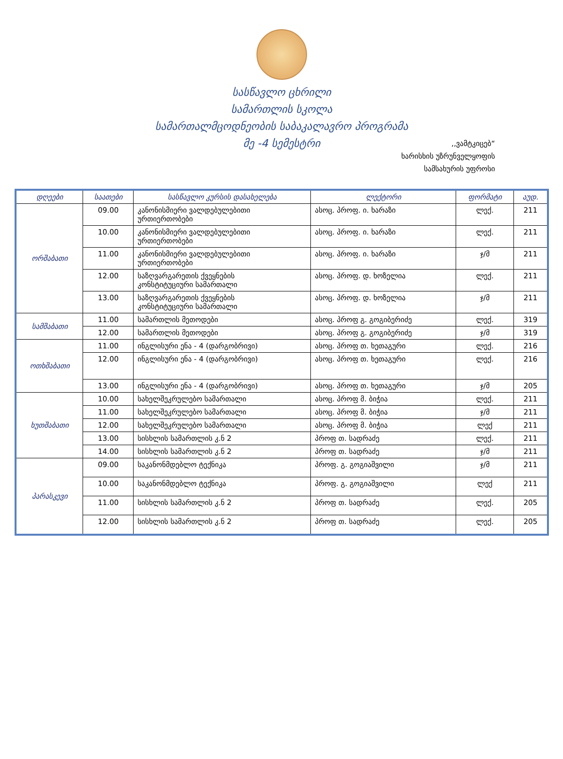სასწავლო ცხრილი
სამართლის სკოლა
სამართალმცოდნეობის საბაკალავრო პროგრამა
მე -4 სემესტრი
,,ვამტკიცებ“
ხარისხის უზრუნველყოფის
სამსახურის უფროსი
| დღეები | საათები | სასწავლო კურსის დასახელება | ლექტორი | ფორმატი | აუდ. |
| --- | --- | --- | --- | --- | --- |
| ორშაბათი | 09.00 | კანონისმიერი ვალდებულებითი ურთიერთობები | ასოც. პროფ. ი. ხარაზი | ლექ. | 211 |
| | 10.00 | კანონისმიერი ვალდებულებითი ურთიერთობები | ასოც. პროფ. ი. ხარაზი | ლექ. | 211 |
| | 11.00 | კანონისმიერი ვალდებულებითი ურთიერთობები | ასოც. პროფ. ი. ხარაზი | ჯ/მ | 211 |
| | 12.00 | საზღვარგარეთის ქვეყნების კონსტიტუციური სამართალი | ასოც. პროფ. დ. ხოზელია | ლექ. | 211 |
| | 13.00 | საზღვარგარეთის ქვეყნების კონსტიტუციური სამართალი | ასოც. პროფ. დ. ხოზელია | ჯ/მ | 211 |
| სამშაბათი | 11.00 | სამართლის მეთოდები | ასოც. პროფ გ. გოგიბერიძე | ლექ. | 319 |
| | 12.00 | სამართლის მეთოდები | ასოც. პროფ გ. გოგიბერიძე | ჯ/მ | 319 |
| ოთხშაბათი | 11.00 | ინგლისური ენა - 4 (დარგობრივი) | ასოც. პროფ თ. ხეთაგური | ლექ. | 216 |
| | 12.00 | ინგლისური ენა - 4 (დარგობრივი) | ასოც. პროფ თ. ხეთაგური | ლექ. | 216 |
| | 13.00 | ინგლისური ენა - 4 (დარგობრივი) | ასოც. პროფ თ. ხეთაგური | ჯ/მ | 205 |
| ხუთშაბათი | 10.00 | სახელშეკრულებო სამართალი | ასოც. პროფ მ. ბიჭია | ლექ. | 211 |
| | 11.00 | სახელშეკრულებო სამართალი | ასოც. პროფ მ. ბიჭია | ჯ/მ | 211 |
| | 12.00 | სახელშეკრულებო სამართალი | ასოც. პროფ მ. ბიჭია | ლექ | 211 |
| | 13.00 | სისხლის სამართლის კ.ნ 2 | პროფ თ. სადრაძე | ლექ. | 211 |
| | 14.00 | სისხლის სამართლის კ.ნ 2 | პროფ თ. სადრაძე | ჯ/მ | 211 |
| პარასკევი | 09.00 | საკანონმდებლო ტექნიკა | პროფ. გ. გოგიაშვილი | ჯ/მ | 211 |
| | 10.00 | საკანონმდებლო ტექნიკა | პროფ. გ. გოგიაშვილი | ლექ | 211 |
| | 11.00 | სისხლის სამართლის კ.ნ 2 | პროფ თ. სადრაძე | ლექ. | 205 |
| | 12.00 | სისხლის სამართლის კ.ნ 2 | პროფ თ. სადრაძე | ლექ. | 205 |